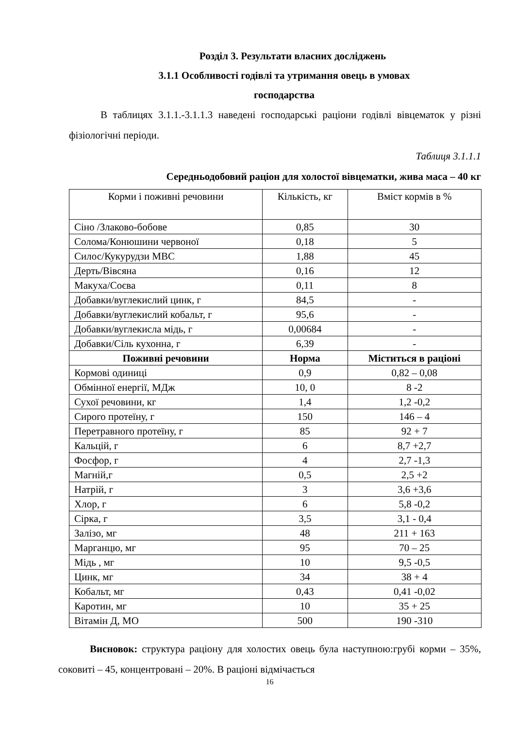Розділ 3. Результати власних досліджень
3.1.1 Особливості годівлі та утримання овець в умовах
господарства
В таблицях 3.1.1.-3.1.1.3 наведені господарські раціони годівлі вівцематок у різні фізіологічні періоди.
Таблиця 3.1.1.1
Середньодобовий раціон для холостої вівцематки, жива маса – 40 кг
| Корми і поживні речовини | Кількість, кг | Вміст кормів в % |
| Сіно /Злаково-бобове | 0,85 | 30 |
| Солома/Конюшини червоної | 0,18 | 5 |
| Силос/Кукурудзи МВС | 1,88 | 45 |
| Дерть/Вівсяна | 0,16 | 12 |
| Макуха/Соєва | 0,11 | 8 |
| Добавки/вуглекислий цинк, г | 84,5 | - |
| Добавки/вуглекислий кобальт, г | 95,6 | - |
| Добавки/вуглекисла мідь, г | 0,00684 | - |
| Добавки/Сіль кухонна, г | 6,39 | - |
| Поживні речовини | Норма | Міститься в раціоні |
| Кормові одиниці | 0,9 | 0,82 – 0,08 |
| Обмінної енергії, МДж | 10, 0 | 8 -2 |
| Сухої речовини, кг | 1,4 | 1,2 -0,2 |
| Сирого протеїну, г | 150 | 146 – 4 |
| Перетравного протеїну, г | 85 | 92 + 7 |
| Кальцій, г | 6 | 8,7 +2,7 |
| Фосфор, г | 4 | 2,7 -1,3 |
| Магній,г | 0,5 | 2,5 +2 |
| Натрій, г | 3 | 3,6 +3,6 |
| Хлор, г | 6 | 5,8 -0,2 |
| Сірка, г | 3,5 | 3,1 - 0,4 |
| Залізо, мг | 48 | 211 + 163 |
| Марганцю, мг | 95 | 70 – 25 |
| Мідь , мг | 10 | 9,5 -0,5 |
| Цинк, мг | 34 | 38 + 4 |
| Кобальт, мг | 0,43 | 0,41 -0,02 |
| Каротин, мг | 10 | 35 + 25 |
| Вітамін Д, МО | 500 | 190 -310 |
Висновок: структура раціону для холостих овець була наступною:грубі корми – 35%, соковиті – 45, концентровані – 20%. В раціоні відмічається
16